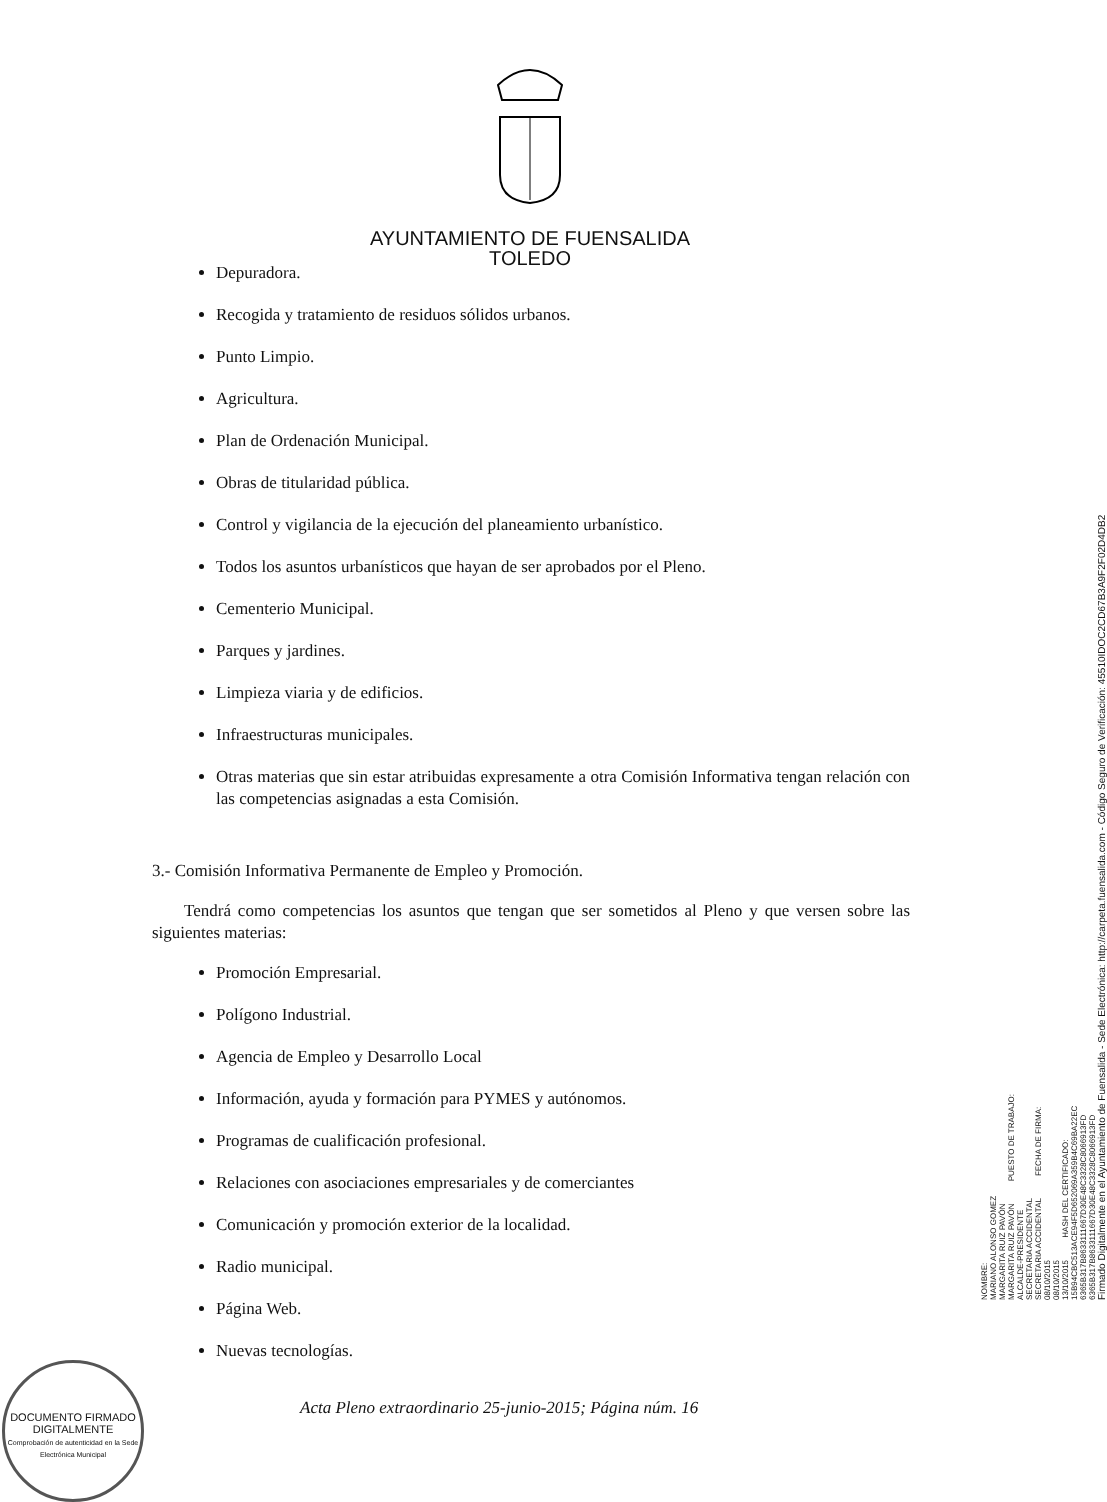AYUNTAMIENTO DE FUENSALIDA
TOLEDO
Depuradora.
Recogida y tratamiento de residuos sólidos urbanos.
Punto Limpio.
Agricultura.
Plan de Ordenación Municipal.
Obras de titularidad pública.
Control y vigilancia de la ejecución del planeamiento urbanístico.
Todos los asuntos urbanísticos que hayan de ser aprobados por el Pleno.
Cementerio Municipal.
Parques y jardines.
Limpieza viaria y de edificios.
Infraestructuras municipales.
Otras materias que sin estar atribuidas expresamente a otra Comisión Informativa tengan relación con las competencias asignadas a esta Comisión.
3.- Comisión Informativa Permanente de Empleo y Promoción.
Tendrá como competencias los asuntos que tengan que ser sometidos al Pleno y que versen sobre las siguientes materias:
Promoción Empresarial.
Polígono Industrial.
Agencia de Empleo y Desarrollo Local
Información, ayuda y formación para PYMES y autónomos.
Programas de cualificación profesional.
Relaciones con asociaciones empresariales y de comerciantes
Comunicación y promoción exterior de la localidad.
Radio municipal.
Página Web.
Nuevas tecnologías.
Acta Pleno extraordinario 25-junio-2015; Página núm. 16
NOMBRE: MARIANO ALONSO GOMEZ MARGARITA RUIZ PAVÓN MARGARITA RUIZ PAVÓN PUESTO DE TRABAJO: ALCALDE-PRESIDENTE SECRETARIA ACCIDENTAL SECRETARIA ACCIDENTAL FECHA DE FIRMA: 08/10/2015 08/10/2015 13/10/2015 HASH DEL CERTIFICADO: 15B94CBC513ACE94F5D652069A359B4C69BA22EC 6365B317B8633111667D30E48C3328C8066913FD 6365B317B8633111667D30E48C3328C8066913FD
Firmado Digitalmente en el Ayuntamiento de Fuensalida - Sede Electrónica: http://carpeta.fuensalida.com - Código Seguro de Verificación: 45510IDOC2CD67B3A9F2F02D4DB2
DOCUMENTO FIRMADO
DIGITALMENTE
Comprobación de autenticidad en la Sede Electrónica Municipal